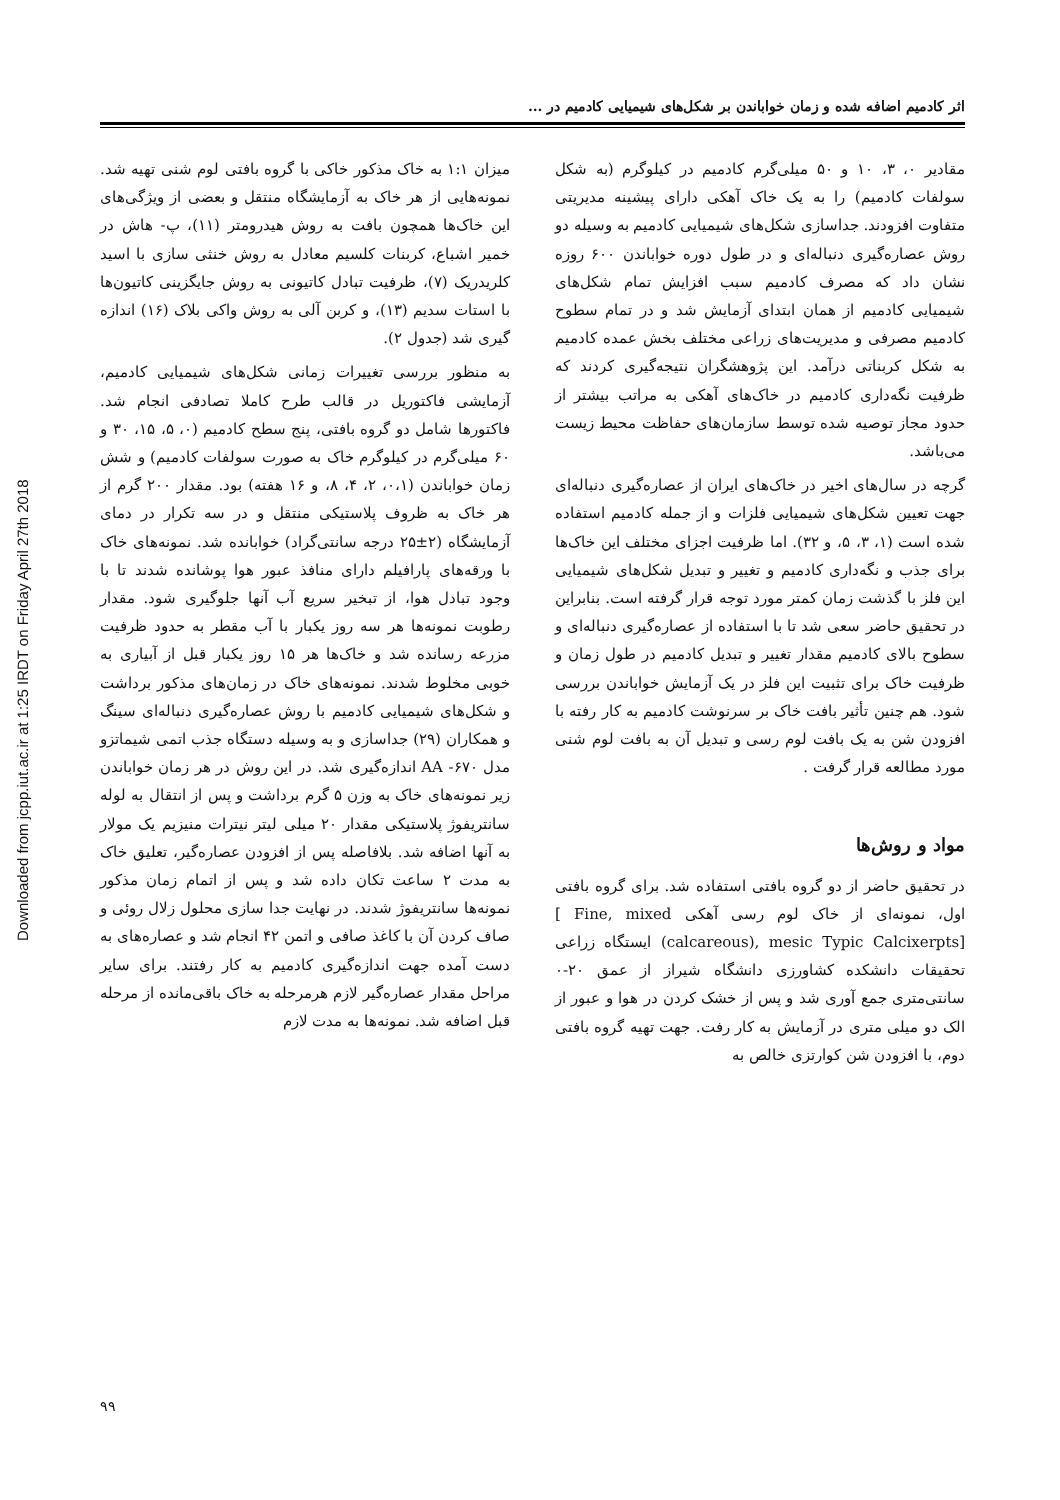Downloaded from jcpp.iut.ac.ir at 1:25 IRDT on Friday April 27th 2018
اثر کادمیم اضافه شده و زمان خواباندن بر شکل‌های شیمیایی کادمیم در ...
مقادیر ۰، ۳، ۱۰ و ۵۰ میلی‌گرم کادمیم در کیلوگرم (به شکل سولفات کادمیم) را به یک خاک آهکی دارای پیشینه مدیریتی متفاوت افزودند. جداسازی شکل‌های شیمیایی کادمیم به وسیله دو روش عصاره‌گیری دنباله‌ای و در طول دوره خواباندن ۶۰۰ روزه نشان داد که مصرف کادمیم سبب افزایش تمام شکل‌های شیمیایی کادمیم از همان ابتدای آزمایش شد و در تمام سطوح کادمیم مصرفی و مدیریت‌های زراعی مختلف بخش عمده کادمیم به شکل کربناتی درآمد. این پژوهشگران نتیجه‌گیری کردند که ظرفیت نگه‌داری کادمیم در خاک‌های آهکی به مراتب بیشتر از حدود مجاز توصیه شده توسط سازمان‌های حفاظت محیط زیست می‌باشد.
گرچه در سال‌های اخیر در خاک‌های ایران از عصاره‌گیری دنباله‌ای جهت تعیین شکل‌های شیمیایی فلزات و از جمله کادمیم استفاده شده است (۱، ۳، ۵، و ۳۲). اما ظرفیت اجزای مختلف این خاک‌ها برای جذب و نگه‌داری کادمیم و تغییر و تبدیل شکل‌های شیمیایی این فلز با گذشت زمان کمتر مورد توجه قرار گرفته است. بنابراین در تحقیق حاضر سعی شد تا با استفاده از عصاره‌گیری دنباله‌ای و سطوح بالای کادمیم مقدار تغییر و تبدیل کادمیم در طول زمان و ظرفیت خاک برای تثبیت این فلز در یک آزمایش خواباندن بررسی شود. هم چنین تأثیر بافت خاک بر سرنوشت کادمیم به کار رفته با افزودن شن به یک بافت لوم رسی و تبدیل آن به بافت لوم شنی مورد مطالعه قرار گرفت .
مواد و روش‌ها
در تحقیق حاضر از دو گروه بافتی استفاده شد. برای گروه بافتی اول، نمونه‌ای از خاک لوم رسی آهکی [ Fine, mixed (calcareous), mesic Typic Calcixerpts] ایستگاه زراعی تحقیقات دانشکده کشاورزی دانشگاه شیراز از عمق ۲۰-۰ سانتی‌متری جمع آوری شد و پس از خشک کردن در هوا و عبور از الک دو میلی متری در آزمایش به کار رفت. جهت تهیه گروه بافتی دوم، با افزودن شن کوارتزی خالص به
میزان ۱:۱ به خاک مذکور خاکی با گروه بافتی لوم شنی تهیه شد. نمونه‌هایی از هر خاک به آزمایشگاه منتقل و بعضی از ویژگی‌های این خاک‌ها همچون بافت به روش هیدرومتر (۱۱)، پ- هاش در خمیر اشباع، کربنات کلسیم معادل به روش خنثی سازی با اسید کلریدریک (۷)، ظرفیت تبادل کاتیونی به روش جایگزینی کاتیون‌ها با استات سدیم (۱۳)، و کربن آلی به روش واکی بلاک (۱۶) اندازه گیری شد (جدول ۲).
به منظور بررسی تغییرات زمانی شکل‌های شیمیایی کادمیم، آزمایشی فاکتوریل در قالب طرح کاملا تصادفی انجام شد. فاکتورها شامل دو گروه بافتی، پنج سطح کادمیم (۰، ۵، ۱۵، ۳۰ و ۶۰ میلی‌گرم در کیلوگرم خاک به صورت سولفات کادمیم) و شش زمان خواباندن (۰،۱، ۲، ۴، ۸، و ۱۶ هفته) بود. مقدار ۲۰۰ گرم از هر خاک به ظروف پلاستیکی منتقل و در سه تکرار در دمای آزمایشگاه (۲±۲۵ درجه سانتی‌گراد) خوابانده شد. نمونه‌های خاک با ورقه‌های پارافیلم دارای منافذ عبور هوا پوشانده شدند تا با وجود تبادل هوا، از تبخیر سریع آب آنها جلوگیری شود. مقدار رطوبت نمونه‌ها هر سه روز یکبار با آب مقطر به حدود ظرفیت مزرعه رسانده شد و خاک‌ها هر ۱۵ روز یکبار قبل از آبیاری به خوبی مخلوط شدند. نمونه‌های خاک در زمان‌های مذکور برداشت و شکل‌های شیمیایی کادمیم با روش عصاره‌گیری دنباله‌ای سینگ و همکاران (۲۹) جداسازی و به وسیله دستگاه جذب اتمی شیماتزو مدل ۶۷۰- AA اندازه‌گیری شد. در این روش در هر زمان خواباندن زیر نمونه‌های خاک به وزن ۵ گرم برداشت و پس از انتقال به لوله سانتریفوژ پلاستیکی مقدار ۲۰ میلی لیتر نیترات منیزیم یک مولار به آنها اضافه شد. بلافاصله پس از افزودن عصاره‌گیر، تعلیق خاک به مدت ۲ ساعت تکان داده شد و پس از اتمام زمان مذکور نمونه‌ها سانتریفوژ شدند. در نهایت جدا سازی محلول زلال روئی و صاف کردن آن با کاغذ صافی و اتمن ۴۲ انجام شد و عصاره‌های به دست آمده جهت اندازه‌گیری کادمیم به کار رفتند. برای سایر مراحل مقدار عصاره‌گیر لازم هرمرحله به خاک باقی‌مانده از مرحله قبل اضافه شد. نمونه‌ها به مدت لازم
۹۹